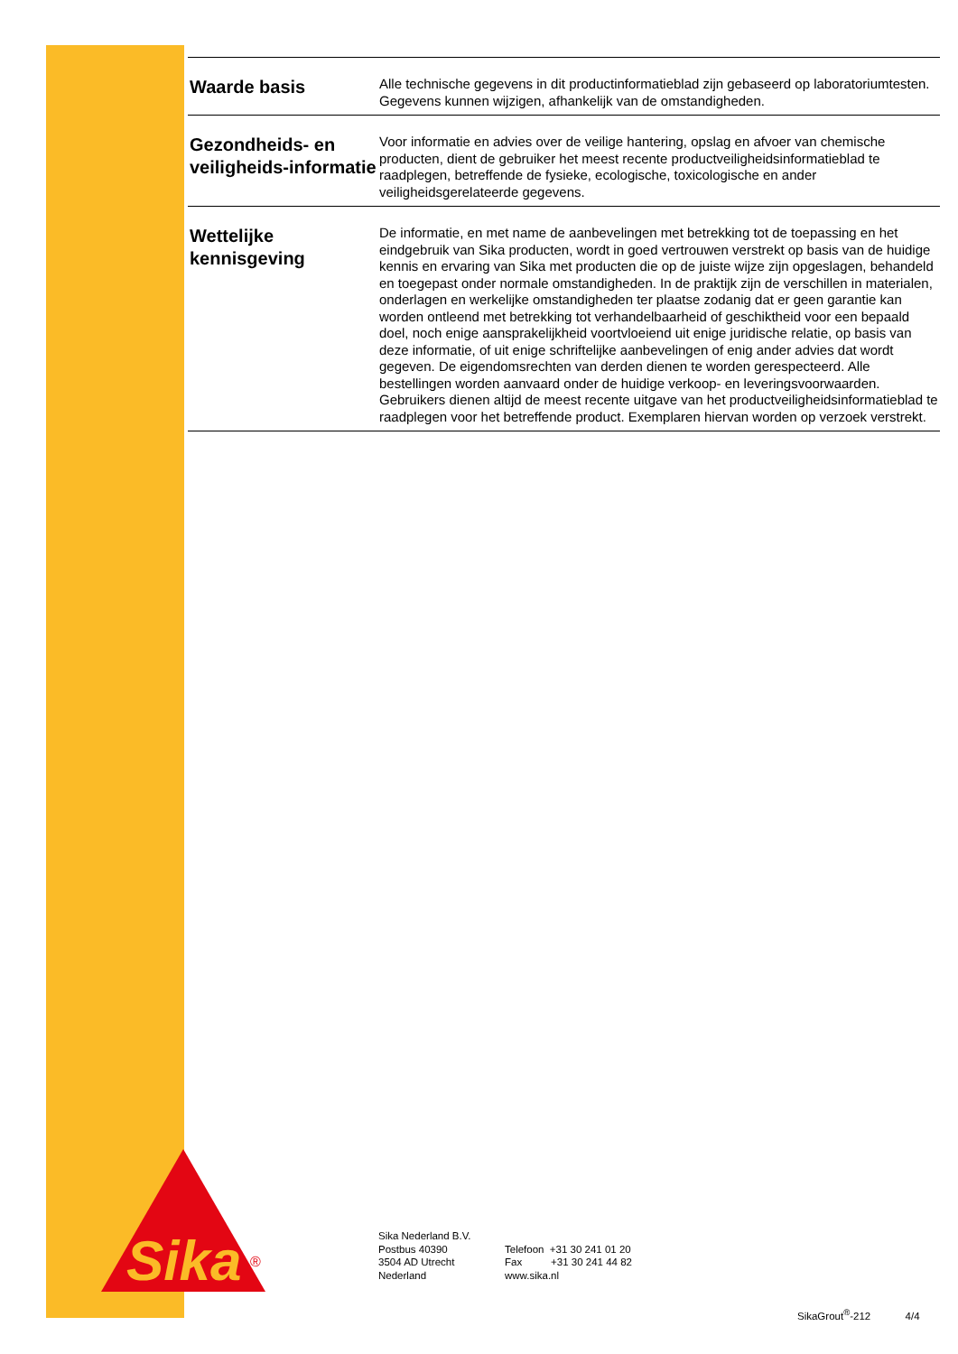Waarde basis
Alle technische gegevens in dit productinformatieblad zijn gebaseerd op laboratoriumtesten.
Gegevens kunnen wijzigen, afhankelijk van de omstandigheden.
Gezondheids- en veiligheids-informatie
Voor informatie en advies over de veilige hantering, opslag en afvoer van chemische producten, dient de gebruiker het meest recente productveiligheidsinformatieblad te raadplegen, betreffende de fysieke, ecologische, toxicologische en ander veiligheidsgerelateerde gegevens.
Wettelijke kennisgeving
De informatie, en met name de aanbevelingen met betrekking tot de toepassing en het eindgebruik van Sika producten, wordt in goed vertrouwen verstrekt op basis van de huidige kennis en ervaring van Sika met producten die op de juiste wijze zijn opgeslagen, behandeld en toegepast onder normale omstandigheden. In de praktijk zijn de verschillen in materialen, onderlagen en werkelijke omstandigheden ter plaatse zodanig dat er geen garantie kan worden ontleend met betrekking tot verhandelbaarheid of geschiktheid voor een bepaald doel, noch enige aansprakelijkheid voortvloeiend uit enige juridische relatie, op basis van deze informatie, of uit enige schriftelijke aanbevelingen of enig ander advies dat wordt gegeven. De eigendomsrechten van derden dienen te worden gerespecteerd. Alle bestellingen worden aanvaard onder de huidige verkoop- en leveringsvoorwaarden. Gebruikers dienen altijd de meest recente uitgave van het productveiligheidsinformatieblad te raadplegen voor het betreffende product. Exemplaren hiervan worden op verzoek verstrekt.
Sika
®
Sika Nederland B.V.
Postbus 40390
3504 AD Utrecht
Nederland
Telefoon +31 30 241 01 20
Fax +31 30 241 44 82
www.sika.nl
SikaGrout<sup>®</sup>-212 4/4